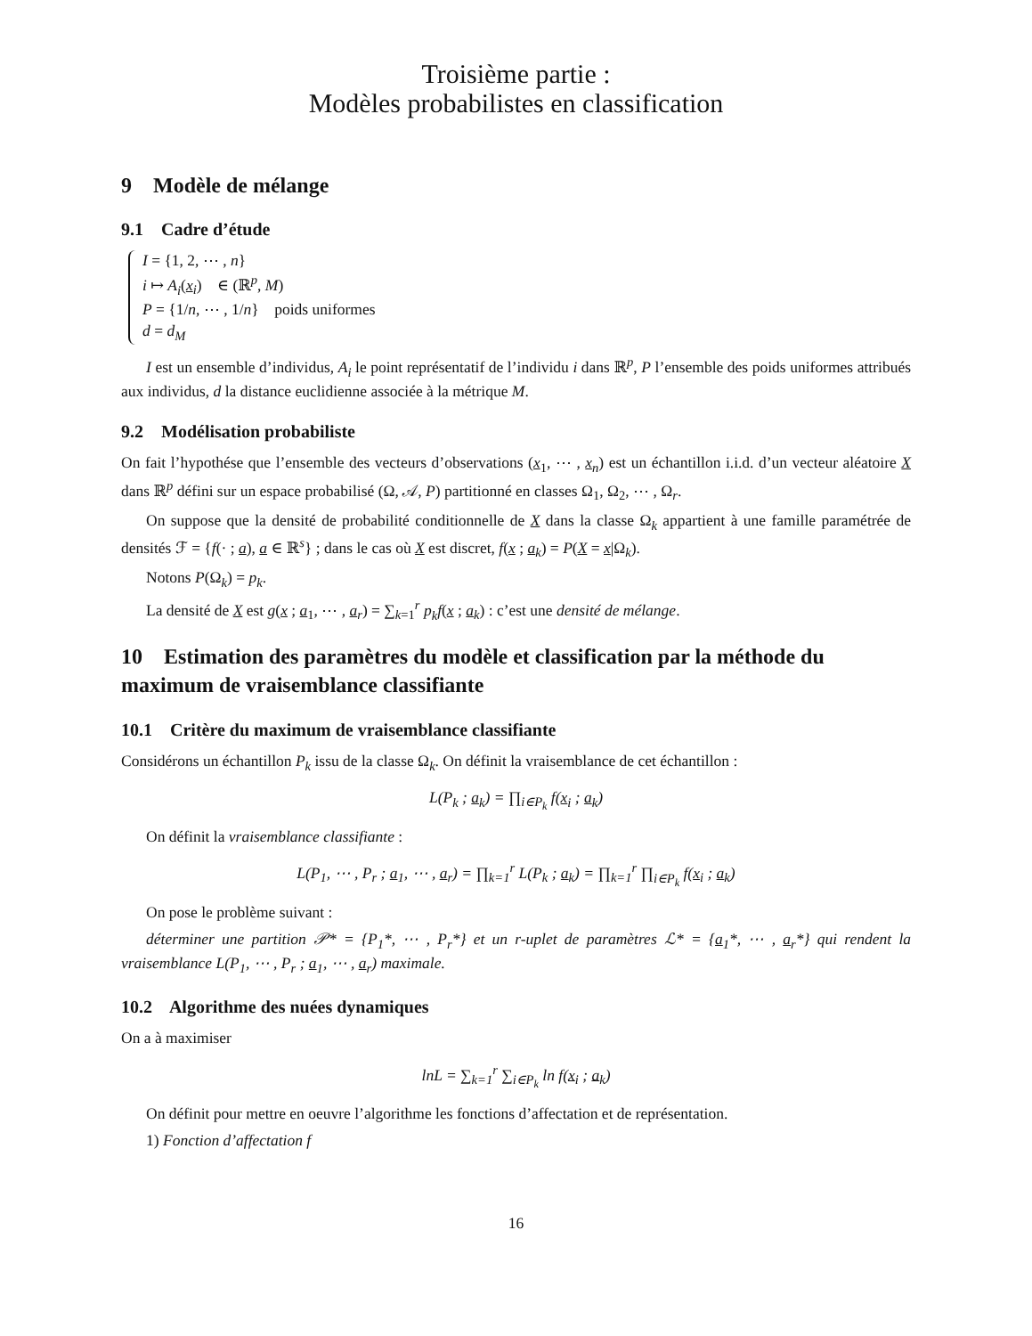Troisième partie :
Modèles probabilistes en classification
9 Modèle de mélange
9.1 Cadre d’étude
I = {1, 2, ⋯ , n}
i ↦ A<sub>i</sub>(x<sub>i</sub>) ∈ (ℝ<sup>p</sup>, M)
P = {1/n, ⋯ , 1/n} poids uniformes
d = d<sub>M</sub>
I est un ensemble d’individus, A<sub>i</sub> le point représentatif de l’individu i dans ℝ<sup>p</sup>, P l’ensemble des poids uniformes attribués aux individus, d la distance euclidienne associée à la métrique M.
9.2 Modélisation probabiliste
On fait l’hypothése que l’ensemble des vecteurs d’observations (x<sub>1</sub>, ⋯ , x<sub>n</sub>) est un échantillon i.i.d. d’un vecteur aléatoire X dans ℝ<sup>p</sup> défini sur un espace probabilisé (Ω, 𝒜, P) partitionné en classes Ω<sub>1</sub>, Ω<sub>2</sub>, ⋯ , Ω<sub>r</sub>.
On suppose que la densité de probabilité conditionnelle de X dans la classe Ω<sub>k</sub> appartient à une famille paramétrée de densités ℱ = {f(· ; a), a ∈ ℝ<sup>s</sup>} ; dans le cas où X est discret, f(x ; a<sub>k</sub>) = P(X = x|Ω<sub>k</sub>).
Notons P(Ω<sub>k</sub>) = p<sub>k</sub>.
La densité de X est g(x ; a<sub>1</sub>, ⋯ , a<sub>r</sub>) = ∑<sub>k=1</sub><sup>r</sup> p<sub>k</sub>f(x ; a<sub>k</sub>) : c’est une densité de mélange.
10 Estimation des paramètres du modèle et classification par la méthode du maximum de vraisemblance classifiante
10.1 Critère du maximum de vraisemblance classifiante
Considérons un échantillon P<sub>k</sub> issu de la classe Ω<sub>k</sub>. On définit la vraisemblance de cet échantillon :
L(P<sub>k</sub> ; a<sub>k</sub>) = ∏<sub>i∈P<sub>k</sub></sub> f(x<sub>i</sub> ; a<sub>k</sub>)
On définit la vraisemblance classifiante :
L(P<sub>1</sub>, ⋯ , P<sub>r</sub> ; a<sub>1</sub>, ⋯ , a<sub>r</sub>) = ∏<sub>k=1</sub><sup>r</sup> L(P<sub>k</sub> ; a<sub>k</sub>) = ∏<sub>k=1</sub><sup>r</sup> ∏<sub>i∈P<sub>k</sub></sub> f(x<sub>i</sub> ; a<sub>k</sub>)
On pose le problème suivant :
déterminer une partition 𝒫* = {P<sub>1</sub>*, ⋯ , P<sub>r</sub>*} et un r-uplet de paramètres ℒ* = {a<sub>1</sub>*, ⋯ , a<sub>r</sub>*} qui rendent la vraisemblance L(P<sub>1</sub>, ⋯ , P<sub>r</sub> ; a<sub>1</sub>, ⋯ , a<sub>r</sub>) maximale.
10.2 Algorithme des nuées dynamiques
On a à maximiser
lnL = ∑<sub>k=1</sub><sup>r</sup> ∑<sub>i∈P<sub>k</sub></sub> ln f(x<sub>i</sub> ; a<sub>k</sub>)
On définit pour mettre en oeuvre l’algorithme les fonctions d’affectation et de représentation.
1) Fonction d’affectation f
16